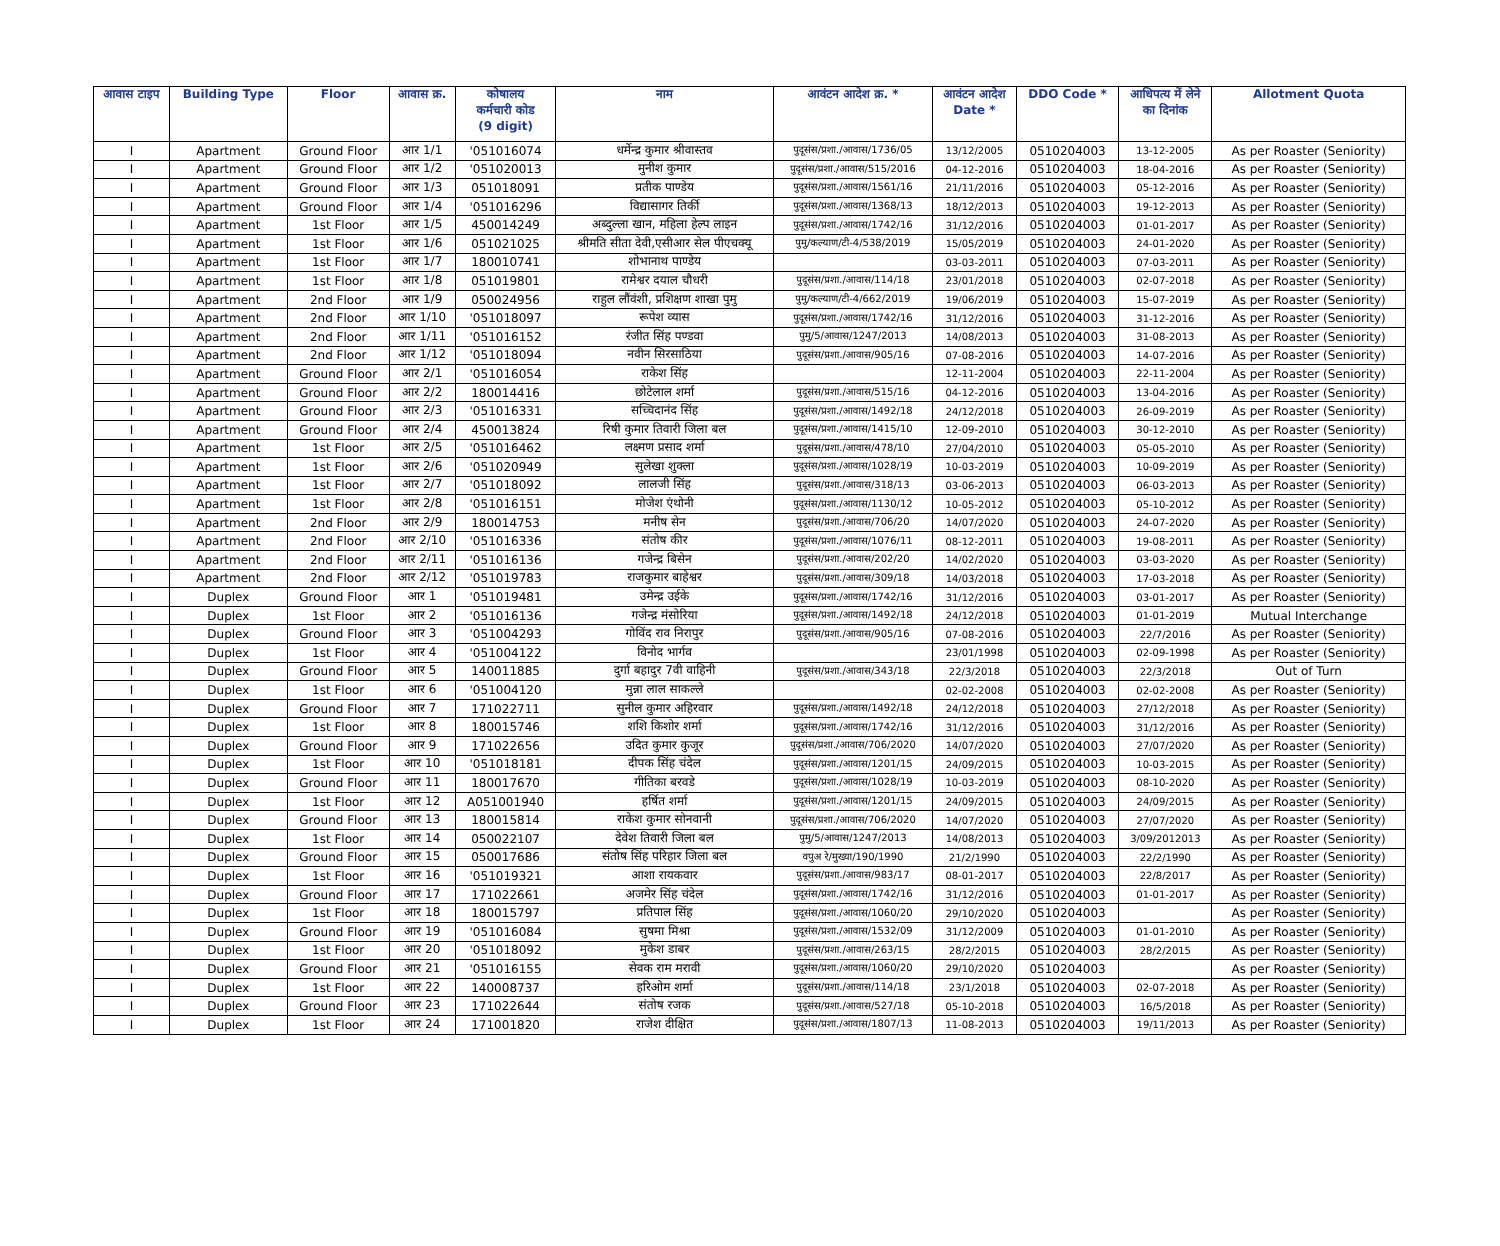| आवास टाइप | Building Type | Floor | आवास क्र. | कोषालय कर्मचारी कोड (9 digit) | नाम | आवंटन आदेश क्र. * | आवंटन आदेश Date * | DDO Code * | आधिपत्य में लेने का दिनांक | Allotment Quota |
| --- | --- | --- | --- | --- | --- | --- | --- | --- | --- | --- |
| I | Apartment | Ground Floor | आर 1/1 | '051016074 | धर्मेन्द्र कुमार श्रीवास्तव | पुदूसंस/प्रशा./आवास/1736/05 | 13/12/2005 | 0510204003 | 13-12-2005 | As per Roaster (Seniority) |
| I | Apartment | Ground Floor | आर 1/2 | '051020013 | मुनीश कुमार | पुदूसंस/प्रशा./आवास/515/2016 | 04-12-2016 | 0510204003 | 18-04-2016 | As per Roaster (Seniority) |
| I | Apartment | Ground Floor | आर 1/3 | 051018091 | प्रतीक पाण्डेय | पुदूसंस/प्रशा./आवास/1561/16 | 21/11/2016 | 0510204003 | 05-12-2016 | As per Roaster (Seniority) |
| I | Apartment | Ground Floor | आर 1/4 | '051016296 | विद्यासागर तिर्की | पुदूसंस/प्रशा./आवास/1368/13 | 18/12/2013 | 0510204003 | 19-12-2013 | As per Roaster (Seniority) |
| I | Apartment | 1st Floor | आर 1/5 | 450014249 | अब्दुल्ला खान, महिला हेल्प लाइन | पुदूसंस/प्रशा./आवास/1742/16 | 31/12/2016 | 0510204003 | 01-01-2017 | As per Roaster (Seniority) |
| I | Apartment | 1st Floor | आर 1/6 | 051021025 | श्रीमति सीता देवी,एसीआर सेल पीएचक्यू | पुमु/कल्याण/टी-4/538/2019 | 15/05/2019 | 0510204003 | 24-01-2020 | As per Roaster (Seniority) |
| I | Apartment | 1st Floor | आर 1/7 | 180010741 | शोभानाथ पाण्डेय | | 03-03-2011 | 0510204003 | 07-03-2011 | As per Roaster (Seniority) |
| I | Apartment | 1st Floor | आर 1/8 | 051019801 | रामेश्वर दयाल चौधरी | पुदूसंस/प्रशा./आवास/114/18 | 23/01/2018 | 0510204003 | 02-07-2018 | As per Roaster (Seniority) |
| I | Apartment | 2nd Floor | आर 1/9 | 050024956 | राहुल लौंवंशी, प्रशिक्षण शाखा पुमु | पुमु/कल्याण/टी-4/662/2019 | 19/06/2019 | 0510204003 | 15-07-2019 | As per Roaster (Seniority) |
| I | Apartment | 2nd Floor | आर 1/10 | '051018097 | रूपेश व्यास | पुदूसंस/प्रशा./आवास/1742/16 | 31/12/2016 | 0510204003 | 31-12-2016 | As per Roaster (Seniority) |
| I | Apartment | 2nd Floor | आर 1/11 | '051016152 | रंजीत सिंह पण्डवा | पुमु/5/आवास/1247/2013 | 14/08/2013 | 0510204003 | 31-08-2013 | As per Roaster (Seniority) |
| I | Apartment | 2nd Floor | आर 1/12 | '051018094 | नवीन सिरसाठिया | पुदूसंस/प्रशा./आवास/905/16 | 07-08-2016 | 0510204003 | 14-07-2016 | As per Roaster (Seniority) |
| I | Apartment | Ground Floor | आर 2/1 | '051016054 | राकेश सिंह | | 12-11-2004 | 0510204003 | 22-11-2004 | As per Roaster (Seniority) |
| I | Apartment | Ground Floor | आर 2/2 | 180014416 | छोटेलाल शर्मा | पुदूसंस/प्रशा./आवास/515/16 | 04-12-2016 | 0510204003 | 13-04-2016 | As per Roaster (Seniority) |
| I | Apartment | Ground Floor | आर 2/3 | '051016331 | सच्चिदानंद सिंह | पुदूसंस/प्रशा./आवास/1492/18 | 24/12/2018 | 0510204003 | 26-09-2019 | As per Roaster (Seniority) |
| I | Apartment | Ground Floor | आर 2/4 | 450013824 | रिषी कुमार तिवारी जिला बल | पुदूसंस/प्रशा./आवास/1415/10 | 12-09-2010 | 0510204003 | 30-12-2010 | As per Roaster (Seniority) |
| I | Apartment | 1st Floor | आर 2/5 | '051016462 | लक्ष्मण प्रसाद शर्मा | पुदूसंस/प्रशा./आवास/478/10 | 27/04/2010 | 0510204003 | 05-05-2010 | As per Roaster (Seniority) |
| I | Apartment | 1st Floor | आर 2/6 | '051020949 | सुलेखा शुक्ला | पुदूसंस/प्रशा./आवास/1028/19 | 10-03-2019 | 0510204003 | 10-09-2019 | As per Roaster (Seniority) |
| I | Apartment | 1st Floor | आर 2/7 | '051018092 | लालजी सिंह | पुदूसंस/प्रशा./आवास/318/13 | 03-06-2013 | 0510204003 | 06-03-2013 | As per Roaster (Seniority) |
| I | Apartment | 1st Floor | आर 2/8 | '051016151 | मोजेश एंथोनी | पुदूसंस/प्रशा./आवास/1130/12 | 10-05-2012 | 0510204003 | 05-10-2012 | As per Roaster (Seniority) |
| I | Apartment | 2nd Floor | आर 2/9 | 180014753 | मनीष सेन | पुदूसंस/प्रशा./आवास/706/20 | 14/07/2020 | 0510204003 | 24-07-2020 | As per Roaster (Seniority) |
| I | Apartment | 2nd Floor | आर 2/10 | '051016336 | संतोष कीर | पुदूसंस/प्रशा./आवास/1076/11 | 08-12-2011 | 0510204003 | 19-08-2011 | As per Roaster (Seniority) |
| I | Apartment | 2nd Floor | आर 2/11 | '051016136 | गजेन्द्र बिसेन | पुदूसंस/प्रशा./आवास/202/20 | 14/02/2020 | 0510204003 | 03-03-2020 | As per Roaster (Seniority) |
| I | Apartment | 2nd Floor | आर 2/12 | '051019783 | राजकुमार बाहेश्वर | पुदूसंस/प्रशा./आवास/309/18 | 14/03/2018 | 0510204003 | 17-03-2018 | As per Roaster (Seniority) |
| I | Duplex | Ground Floor | आर 1 | '051019481 | उमेन्द्र उईके | पुदूसंस/प्रशा./आवास/1742/16 | 31/12/2016 | 0510204003 | 03-01-2017 | As per Roaster (Seniority) |
| I | Duplex | 1st Floor | आर 2 | '051016136 | गजेन्द्र मंसोरिया | पुदूसंस/प्रशा./आवास/1492/18 | 24/12/2018 | 0510204003 | 01-01-2019 | Mutual Interchange |
| I | Duplex | Ground Floor | आर 3 | '051004293 | गोविंद राव निरापुर | पुदूसंस/प्रशा./आवास/905/16 | 07-08-2016 | 0510204003 | 22/7/2016 | As per Roaster (Seniority) |
| I | Duplex | 1st Floor | आर 4 | '051004122 | विनोद भार्गव | | 23/01/1998 | 0510204003 | 02-09-1998 | As per Roaster (Seniority) |
| I | Duplex | Ground Floor | आर 5 | 140011885 | दुर्गा बहादुर 7वी वाहिनी | पुदूसंस/प्रशा./आवास/343/18 | 22/3/2018 | 0510204003 | 22/3/2018 | Out of Turn |
| I | Duplex | 1st Floor | आर 6 | '051004120 | मुन्ना लाल साकल्ले | | 02-02-2008 | 0510204003 | 02-02-2008 | As per Roaster (Seniority) |
| I | Duplex | Ground Floor | आर 7 | 171022711 | सुनील कुमार अहिरवार | पुदूसंस/प्रशा./आवास/1492/18 | 24/12/2018 | 0510204003 | 27/12/2018 | As per Roaster (Seniority) |
| I | Duplex | 1st Floor | आर 8 | 180015746 | शशि किशोर शर्मा | पुदूसंस/प्रशा./आवास/1742/16 | 31/12/2016 | 0510204003 | 31/12/2016 | As per Roaster (Seniority) |
| I | Duplex | Ground Floor | आर 9 | 171022656 | उदित कुमार कुजूर | पुदूसंस/प्रशा./आवास/706/2020 | 14/07/2020 | 0510204003 | 27/07/2020 | As per Roaster (Seniority) |
| I | Duplex | 1st Floor | आर 10 | '051018181 | दीपक सिंह चंदेल | पुदूसंस/प्रशा./आवास/1201/15 | 24/09/2015 | 0510204003 | 10-03-2015 | As per Roaster (Seniority) |
| I | Duplex | Ground Floor | आर 11 | 180017670 | गीतिका बरवडे | पुदूसंस/प्रशा./आवास/1028/19 | 10-03-2019 | 0510204003 | 08-10-2020 | As per Roaster (Seniority) |
| I | Duplex | 1st Floor | आर 12 | A051001940 | हर्षित शर्मा | पुदूसंस/प्रशा./आवास/1201/15 | 24/09/2015 | 0510204003 | 24/09/2015 | As per Roaster (Seniority) |
| I | Duplex | Ground Floor | आर 13 | 180015814 | राकेश कुमार सोनवानी | पुदूसंस/प्रशा./आवास/706/2020 | 14/07/2020 | 0510204003 | 27/07/2020 | As per Roaster (Seniority) |
| I | Duplex | 1st Floor | आर 14 | 050022107 | देवेश तिवारी जिला बल | पुमु/5/आवास/1247/2013 | 14/08/2013 | 0510204003 | 3/09/2012013 | As per Roaster (Seniority) |
| I | Duplex | Ground Floor | आर 15 | 050017686 | संतोष सिंह परिहार जिला बल | वपुअ रे/मुख्या/190/1990 | 21/2/1990 | 0510204003 | 22/2/1990 | As per Roaster (Seniority) |
| I | Duplex | 1st Floor | आर 16 | '051019321 | आशा रायकवार | पुदूसंस/प्रशा./आवास/983/17 | 08-01-2017 | 0510204003 | 22/8/2017 | As per Roaster (Seniority) |
| I | Duplex | Ground Floor | आर 17 | 171022661 | अजमेर सिंह चंदेल | पुदूसंस/प्रशा./आवास/1742/16 | 31/12/2016 | 0510204003 | 01-01-2017 | As per Roaster (Seniority) |
| I | Duplex | 1st Floor | आर 18 | 180015797 | प्रतिपाल सिंह | पुदूसंस/प्रशा./आवास/1060/20 | 29/10/2020 | 0510204003 | | As per Roaster (Seniority) |
| I | Duplex | Ground Floor | आर 19 | '051016084 | सुषमा मिश्रा | पुदूसंस/प्रशा./आवास/1532/09 | 31/12/2009 | 0510204003 | 01-01-2010 | As per Roaster (Seniority) |
| I | Duplex | 1st Floor | आर 20 | '051018092 | मुकेश डाबर | पुदूसंस/प्रशा./आवास/263/15 | 28/2/2015 | 0510204003 | 28/2/2015 | As per Roaster (Seniority) |
| I | Duplex | Ground Floor | आर 21 | '051016155 | सेवक राम मरावी | पुदूसंस/प्रशा./आवास/1060/20 | 29/10/2020 | 0510204003 | | As per Roaster (Seniority) |
| I | Duplex | 1st Floor | आर 22 | 140008737 | हरिओम शर्मा | पुदूसंस/प्रशा./आवास/114/18 | 23/1/2018 | 0510204003 | 02-07-2018 | As per Roaster (Seniority) |
| I | Duplex | Ground Floor | आर 23 | 171022644 | संतोष रजक | पुदूसंस/प्रशा./आवास/527/18 | 05-10-2018 | 0510204003 | 16/5/2018 | As per Roaster (Seniority) |
| I | Duplex | 1st Floor | आर 24 | 171001820 | राजेश दीक्षित | पुदूसंस/प्रशा./आवास/1807/13 | 11-08-2013 | 0510204003 | 19/11/2013 | As per Roaster (Seniority) |